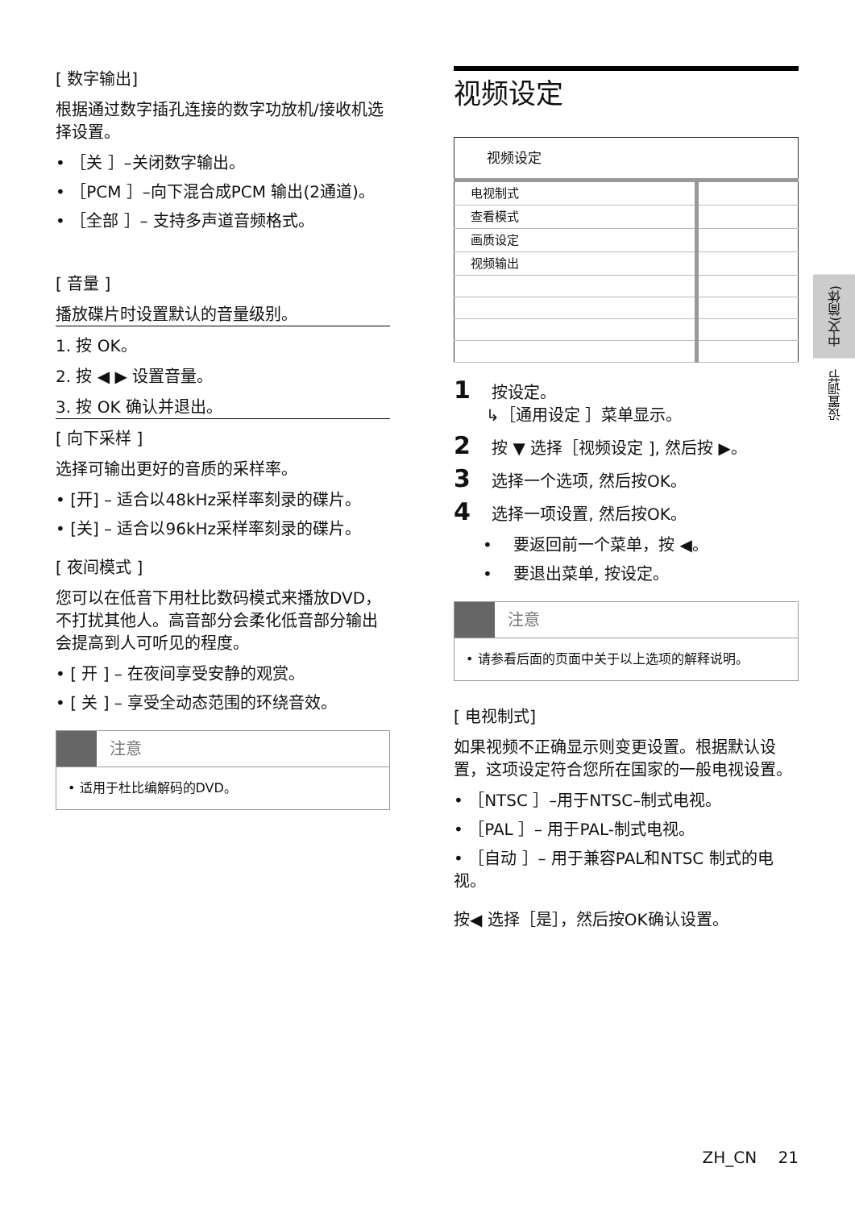[ 数字输出]
根据通过数字插孔连接的数字功放机/接收机选择设置。
• ［关 ］–关闭数字输出。
• ［PCM ］–向下混合成PCM 输出(2通道)。
• ［全部 ］– 支持多声道音频格式。
[ 音量 ]
播放碟片时设置默认的音量级别。
1. 按 OK。
2. 按 ◀ ▶ 设置音量。
3. 按 OK 确认并退出。
[ 向下采样 ]
选择可输出更好的音质的采样率。
• [开] – 适合以48kHz采样率刻录的碟片。
• [关] – 适合以96kHz采样率刻录的碟片。
[ 夜间模式 ]
您可以在低音下用杜比数码模式来播放DVD，不打扰其他人。高音部分会柔化低音部分输出会提高到人可听见的程度。
• [ 开 ] – 在夜间享受安静的观赏。
• [ 关 ] – 享受全动态范围的环绕音效。
注意
• 适用于杜比编解码的DVD。
视频设定
| 视频设定 | |
| 电视制式 | |
| 查看模式 | |
| 画质设定 | |
| 视频输出 | |
1 　按设定。
　　↳［通用设定 ］菜单显示。
2 　按 ▼ 选择［视频设定 ], 然后按 ▶。
3 　选择一个选项, 然后按OK。
4 　选择一项设置, 然后按OK。
• 　要返回前一个菜单，按 ◀。
• 　要退出菜单, 按设定。
注意
• 请参看后面的页面中关于以上选项的解释说明。
[ 电视制式]
如果视频不正确显示则变更设置。根据默认设置，这项设定符合您所在国家的一般电视设置。
• ［NTSC ］–用于NTSC–制式电视。
• ［PAL ］– 用于PAL-制式电视。
• ［自动 ］– 用于兼容PAL和NTSC 制式的电视。
按◀ 选择［是］，然后按OK确认设置。
中文(简体)
设置调节
ZH_CN　 21